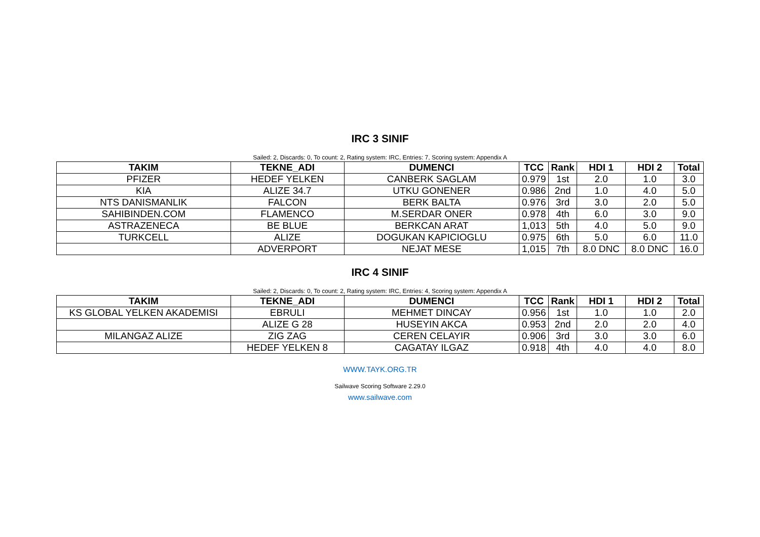IRC 3 SINIF
Sailed: 2, Discards: 0, To count: 2, Rating system: IRC, Entries: 7, Scoring system: Appendix A
| TAKIM | TEKNE_ADI | DUMENCI | TCC | Rank | HDI 1 | HDI 2 | Total |
| --- | --- | --- | --- | --- | --- | --- | --- |
| PFIZER | HEDEF YELKEN | CANBERK SAGLAM | 0.979 | 1st | 2.0 | 1.0 | 3.0 |
| KIA | ALIZE 34.7 | UTKU GONENER | 0.986 | 2nd | 1.0 | 4.0 | 5.0 |
| NTS DANISMANLIK | FALCON | BERK BALTA | 0.976 | 3rd | 3.0 | 2.0 | 5.0 |
| SAHIBINDEN.COM | FLAMENCO | M.SERDAR ONER | 0.978 | 4th | 6.0 | 3.0 | 9.0 |
| ASTRAZENECA | BE BLUE | BERKCAN ARAT | 1,013 | 5th | 4.0 | 5.0 | 9.0 |
| TURKCELL | ALIZE | DOGUKAN KAPICIOGLU | 0.975 | 6th | 5.0 | 6.0 | 11.0 |
| | ADVERPORT | NEJAT MESE | 1,015 | 7th | 8.0 DNC | 8.0 DNC | 16.0 |
IRC 4 SINIF
Sailed: 2, Discards: 0, To count: 2, Rating system: IRC, Entries: 4, Scoring system: Appendix A
| TAKIM | TEKNE_ADI | DUMENCI | TCC | Rank | HDI 1 | HDI 2 | Total |
| --- | --- | --- | --- | --- | --- | --- | --- |
| KS GLOBAL YELKEN AKADEMISI | EBRULI | MEHMET DINCAY | 0.956 | 1st | 1.0 | 1.0 | 2.0 |
| | ALIZE G 28 | HUSEYIN AKCA | 0.953 | 2nd | 2.0 | 2.0 | 4.0 |
| MILANGAZ ALIZE | ZIG ZAG | CEREN CELAYIR | 0.906 | 3rd | 3.0 | 3.0 | 6.0 |
| | HEDEF YELKEN 8 | CAGATAY ILGAZ | 0.918 | 4th | 4.0 | 4.0 | 8.0 |
WWW.TAYK.ORG.TR
Sailwave Scoring Software 2.29.0
www.sailwave.com